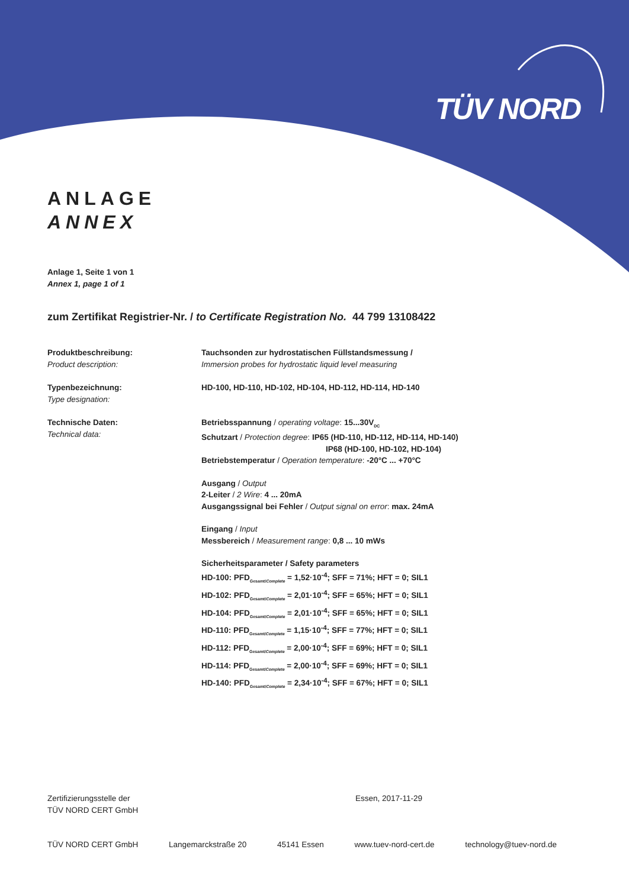TÜV NORD
ANLAGE
ANNEX
Anlage 1, Seite 1 von 1
Annex 1, page 1 of 1
zum Zertifikat Registrier-Nr. / to Certificate Registration No. 44 799 13108422
Produktbeschreibung:
Product description:
Tauchsonden zur hydrostatischen Füllstandsmessung /
Immersion probes for hydrostatic liquid level measuring
Typenbezeichnung:
Type designation:
HD-100, HD-110, HD-102, HD-104, HD-112, HD-114, HD-140
Technische Daten:
Technical data:
Betriebsspannung / operating voltage: 15...30V<sub>DC</sub>
Schutzart / Protection degree: IP65 (HD-110, HD-112, HD-114, HD-140)
IP68 (HD-100, HD-102, HD-104)
Betriebstemperatur / Operation temperature: -20°C ... +70°C
Ausgang / Output
2-Leiter / 2 Wire: 4 ... 20mA
Ausgangssignal bei Fehler / Output signal on error: max. 24mA
Eingang / Input
Messbereich / Measurement range: 0,8 ... 10 mWs
Sicherheitsparameter / Safety parameters
HD-100: PFD<sub>Gesamt/Complete</sub> = 1,52·10<sup>-4</sup>; SFF = 71%; HFT = 0; SIL1
HD-102: PFD<sub>Gesamt/Complete</sub> = 2,01·10<sup>-4</sup>; SFF = 65%; HFT = 0; SIL1
HD-104: PFD<sub>Gesamt/Complete</sub> = 2,01·10<sup>-4</sup>; SFF = 65%; HFT = 0; SIL1
HD-110: PFD<sub>Gesamt/Complete</sub> = 1,15·10<sup>-4</sup>; SFF = 77%; HFT = 0; SIL1
HD-112: PFD<sub>Gesamt/Complete</sub> = 2,00·10<sup>-4</sup>; SFF = 69%; HFT = 0; SIL1
HD-114: PFD<sub>Gesamt/Complete</sub> = 2,00·10<sup>-4</sup>; SFF = 69%; HFT = 0; SIL1
HD-140: PFD<sub>Gesamt/Complete</sub> = 2,34·10<sup>-4</sup>; SFF = 67%; HFT = 0; SIL1
Zertifizierungsstelle der
TÜV NORD CERT GmbH
Essen, 2017-11-29
TÜV NORD CERT GmbH Langemarckstraße 20 45141 Essen www.tuev-nord-cert.de technology@tuev-nord.de